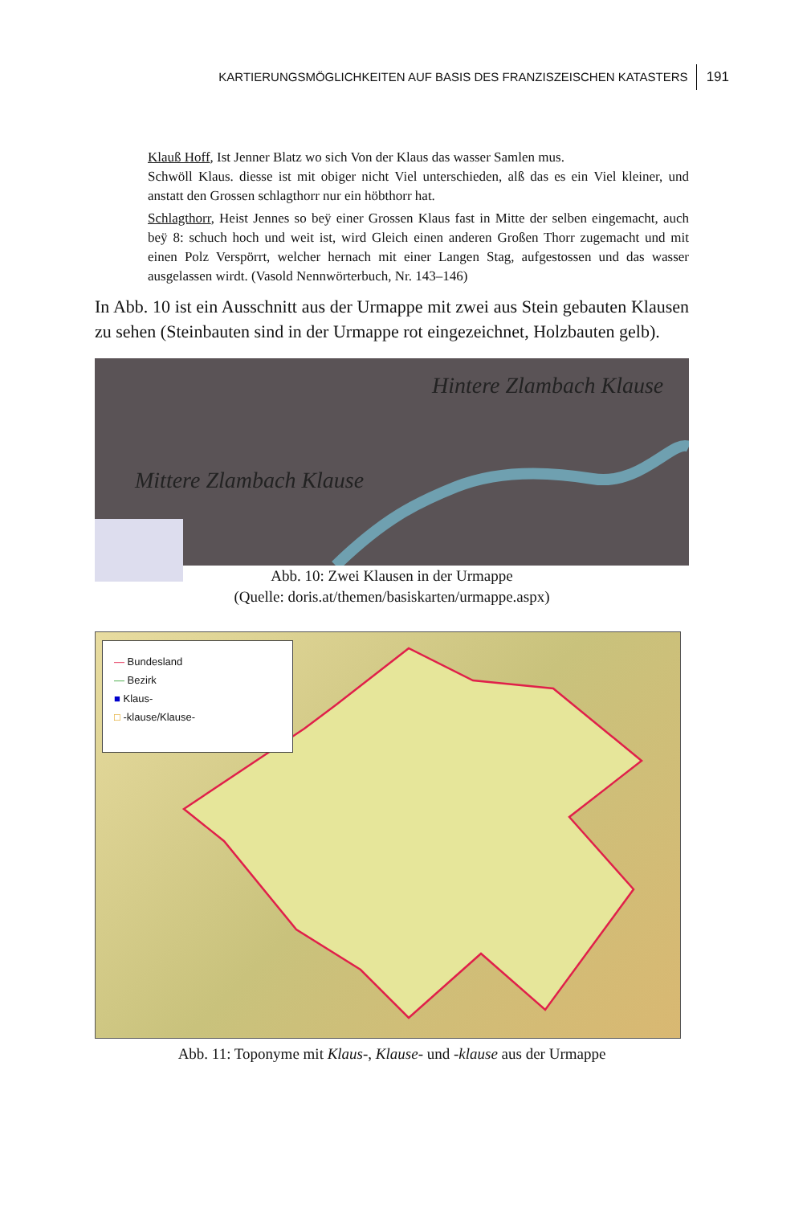KARTIERUNGSMÖGLICHKEITEN AUF BASIS DES FRANZISZEISCHEN KATASTERS 191
Klauß Hoff, Ist Jenner Blatz wo sich Von der Klaus das wasser Samlen mus.
Schwöll Klaus. diesse ist mit obiger nicht Viel unterschieden, alß das es ein Viel kleiner, und anstatt den Grossen schlagthorr nur ein höbthorr hat.
Schlagthorr, Heist Jennes so beÿ einer Grossen Klaus fast in Mitte der selben eingemacht, auch beÿ 8: schuch hoch und weit ist, wird Gleich einen anderen Großen Thorr zugemacht und mit einen Polz Verspörrt, welcher hernach mit einer Langen Stag, aufgestossen und das wasser ausgelassen wirdt. (Vasold Nennwörterbuch, Nr. 143–146)
In Abb. 10 ist ein Ausschnitt aus der Urmappe mit zwei aus Stein gebauten Klausen zu sehen (Steinbauten sind in der Urmappe rot eingezeichnet, Holzbauten gelb).
Hintere Zlambach Klause
Mittere Zlambach Klause
Abb. 10: Zwei Klausen in der Urmappe
(Quelle: doris.at/themen/basiskarten/urmappe.aspx)
— Bundesland
— Bezirk
■ Klaus-
□ -klause/Klause-
Abb. 11: Toponyme mit Klaus-, Klause- und -klause aus der Urmappe